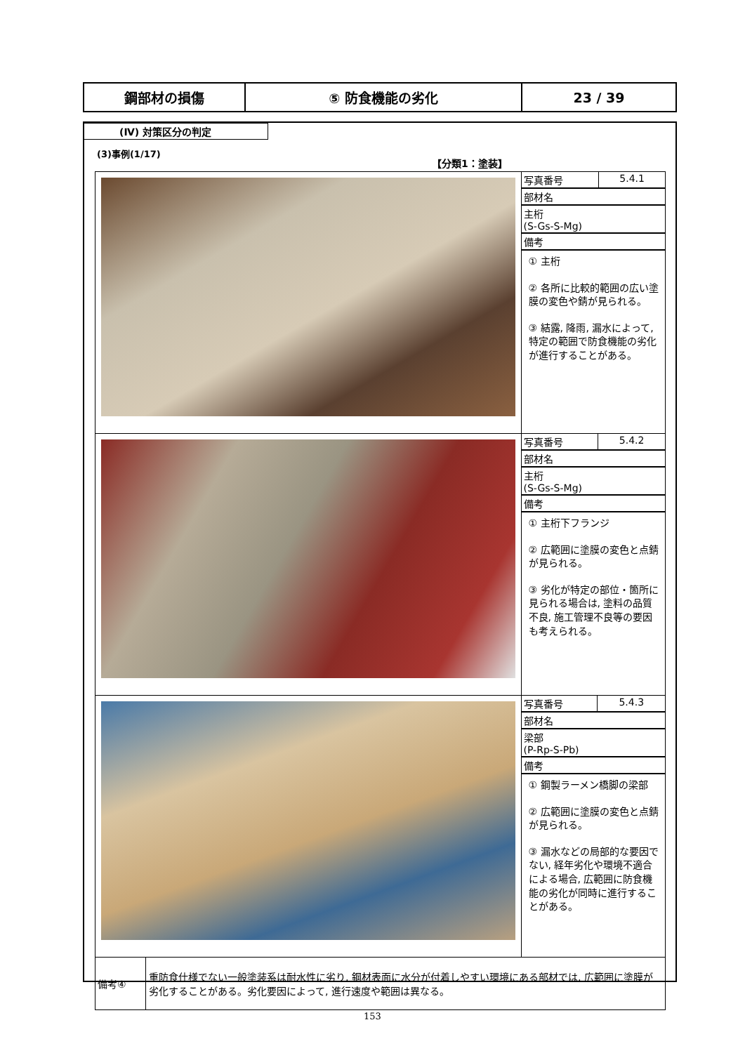| 鋼部材の損傷 | ⑤ 防食機能の劣化 | 23 / 39 |
(Ⅳ) 対策区分の判定
(3)事例(1/17)
【分類1：塗装】
| | / 写真番号 / 5.4.1 / / 部材名 / / / 主桁 (S-Gs-S-Mg) / / / 備考 / / / ① 主桁 ② 各所に比較的範囲の広い塗膜の変色や錆が見られる。 ③ 結露, 降雨, 漏水によって, 特定の範囲で防食機能の劣化が進行することがある。 / / |
| | / 写真番号 / 5.4.2 / / 部材名 / / / 主桁 (S-Gs-S-Mg) / / / 備考 / / / ① 主桁下フランジ ② 広範囲に塗膜の変色と点錆が見られる。 ③ 劣化が特定の部位・箇所に見られる場合は, 塗料の品質不良, 施工管理不良等の要因も考えられる。 / / |
| | / 写真番号 / 5.4.3 / / 部材名 / / / 梁部 (P-Rp-S-Pb) / / / 備考 / / / ① 鋼製ラーメン橋脚の梁部 ② 広範囲に塗膜の変色と点錆が見られる。 ③ 漏水などの局部的な要因でない, 経年劣化や環境不適合による場合, 広範囲に防食機能の劣化が同時に進行することがある。 / / |
| / 備考④ / 重防食仕様でない一般塗装系は耐水性に劣り, 鋼材表面に水分が付着しやすい環境にある部材では, 広範囲に塗膜が劣化することがある。劣化要因によって, 進行速度や範囲は異なる。 / | |
153